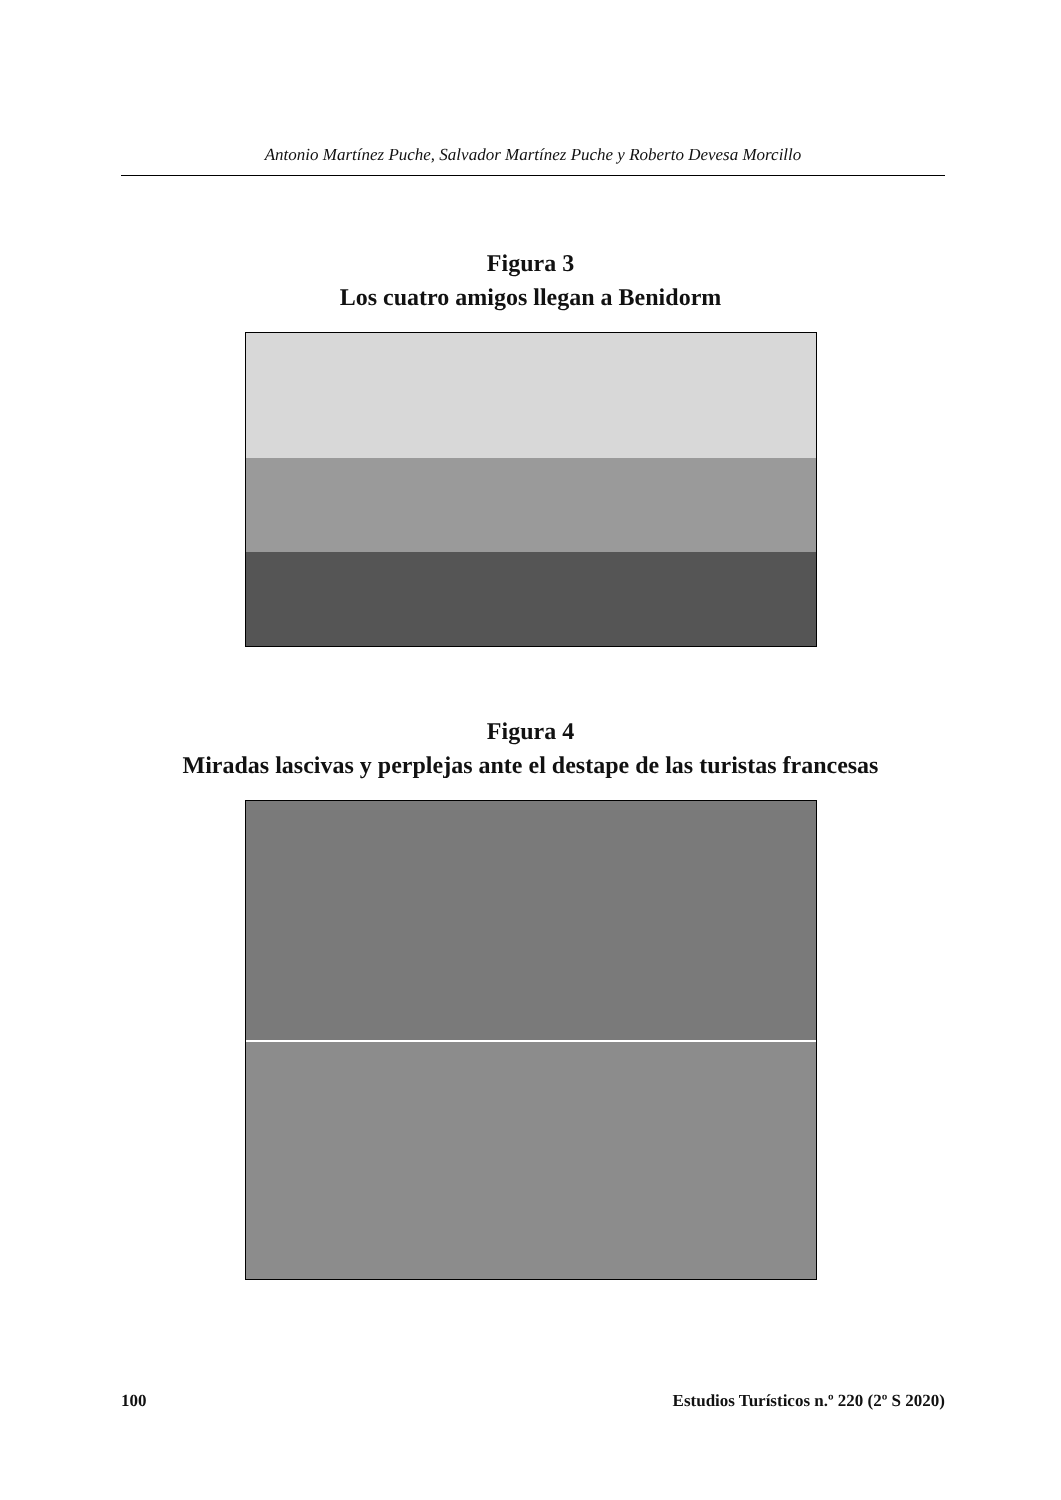Antonio Martínez Puche, Salvador Martínez Puche y Roberto Devesa Morcillo
Figura 3
Los cuatro amigos llegan a Benidorm
Figura 4
Miradas lascivas y perplejas ante el destape de las turistas francesas
100 Estudios Turísticos n.º 220 (2º S 2020)